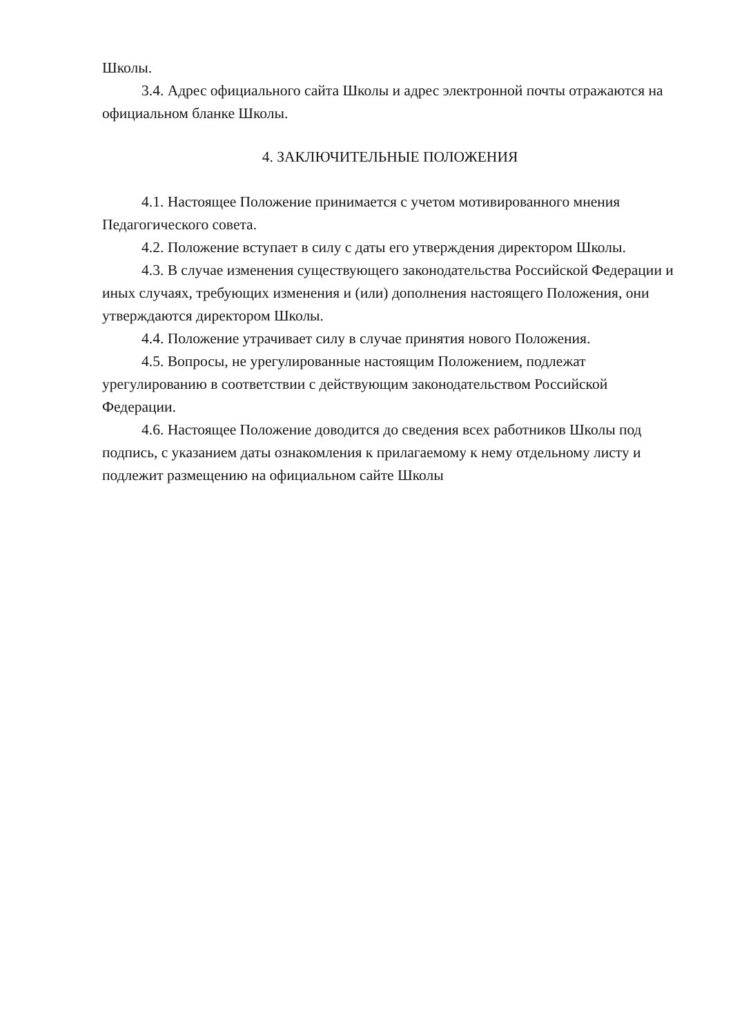Школы.
3.4. Адрес официального сайта Школы и адрес электронной почты отражаются на официальном бланке Школы.
4. ЗАКЛЮЧИТЕЛЬНЫЕ ПОЛОЖЕНИЯ
4.1. Настоящее Положение принимается с учетом мотивированного мнения Педагогического совета.
4.2. Положение вступает в силу с даты его утверждения директором Школы.
4.3. В случае изменения существующего законодательства Российской Федерации и иных случаях, требующих изменения и (или) дополнения настоящего Положения, они утверждаются директором Школы.
4.4. Положение утрачивает силу в случае принятия нового Положения.
4.5. Вопросы, не урегулированные настоящим Положением, подлежат урегулированию в соответствии с действующим законодательством Российской Федерации.
4.6. Настоящее Положение доводится до сведения всех работников Школы под подпись, с указанием даты ознакомления к прилагаемому к нему отдельному листу и подлежит размещению на официальном сайте Школы